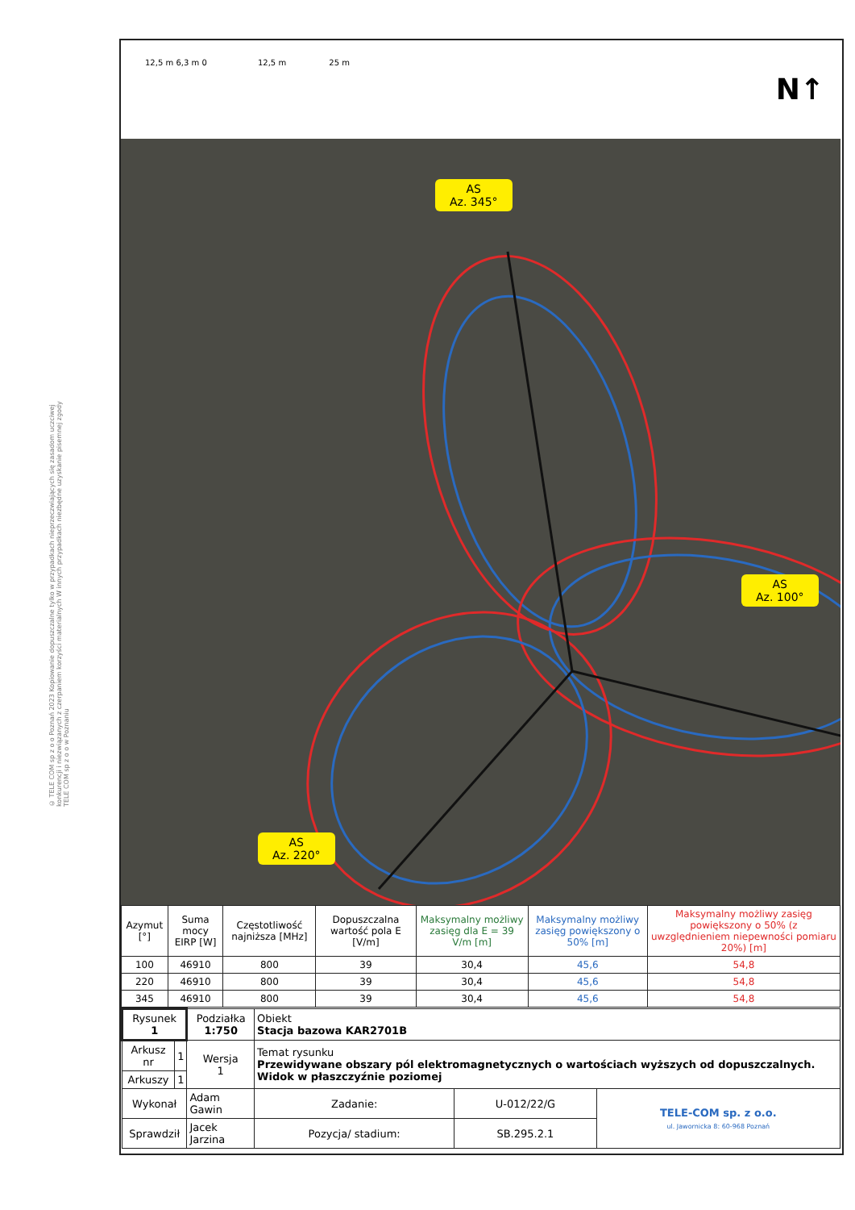© TELE COM sp z o o Poznań 2023 Kopiowanie dopuszczalne tylko w przypadkach nieprzeczwiających się zasadom uczciwej konkurencji i niezwiązanych z czerpaniem korzyści materialnych W innych przypadkach niezbędne uzyskanie pisemnej zgody TELE COM sp z o o w Poznaniu
12,5 m 6,3 m 0 12,5 m 25 m
N↑
AS
Az. 345°
AS
Az. 100°
AS
Az. 220°
| Azymut [°] | Suma mocy EIRP [W] | Częstotliwość najniższa [MHz] | Dopuszczalna wartość pola E [V/m] | Maksymalny możliwy zasięg dla E = 39 V/m [m] | Maksymalny możliwy zasięg powiększony o 50% [m] | Maksymalny możliwy zasięg powiększony o 50% (z uwzględnieniem niepewności pomiaru 20%) [m] |
| --- | --- | --- | --- | --- | --- | --- |
| 100 | 46910 | 800 | 39 | 30,4 | 45,6 | 54,8 |
| 220 | 46910 | 800 | 39 | 30,4 | 45,6 | 54,8 |
| 345 | 46910 | 800 | 39 | 30,4 | 45,6 | 54,8 |
| Rysunek 1 | | Podziałka 1:750 | Obiekt Stacja bazowa KAR2701B | | | |
| Arkusz nr | 1 | Wersja 1 | Temat rysunku Przewidywane obszary pól elektromagnetycznych o wartościach wyższych od dopuszczalnych. Widok w płaszczyźnie poziomej | | | |
| Arkuszy | 1 | | | | | |
| Wykonał | | Adam Gawin | | Zadanie: | U-012/22/G | TELE-COM sp. z o.o. ul. Jawornicka 8: 60-968 Poznań |
| Sprawdził | | Jacek Jarzina | | Pozycja/ stadium: | SB.295.2.1 | |